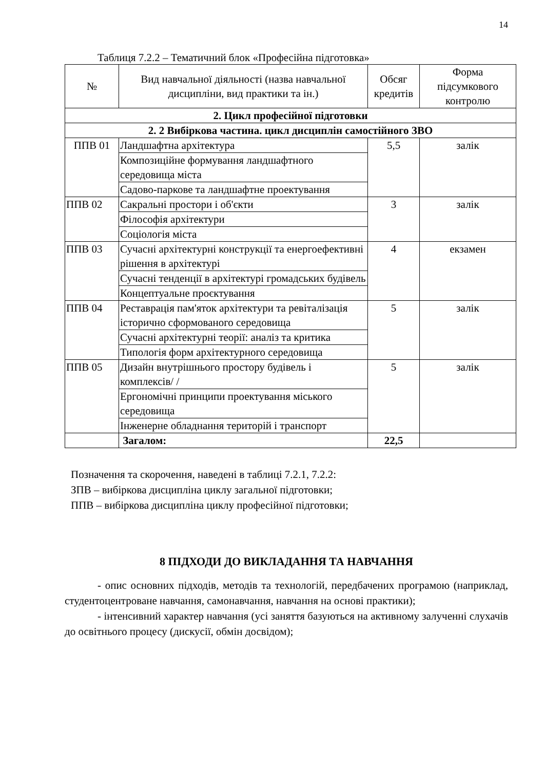14
Таблиця 7.2.2 – Тематичний блок «Професійна підготовка»
| № | Вид навчальної діяльності (назва навчальної дисципліни, вид практики та ін.) | Обсяг кредитів | Форма підсумкового контролю |
| --- | --- | --- | --- |
| 2. Цикл професійної підготовки | | | |
| 2. 2 Вибіркова частина. цикл дисциплін самостійного ЗВО | | | |
| ППВ 01 | Ландшафтна архітектура | 5,5 | залік |
| | Композиційне формування ландшафтного середовища міста | | |
| | Садово-паркове та ландшафтне проектування | | |
| ППВ 02 | Сакральні простори і об'єкти | 3 | залік |
| | Філософія архітектури | | |
| | Соціологія міста | | |
| ППВ 03 | Сучасні архітектурні конструкції та енергоефективні рішення в архітектурі | 4 | екзамен |
| | Сучасні тенденції в архітектурі громадських будівель | | |
| | Концептуальне проєктування | | |
| ППВ 04 | Реставрація пам'яток архітектури та ревіталізація історично сформованого середовища | 5 | залік |
| | Сучасні архітектурні теорії: аналіз та критика | | |
| | Типологія форм архітектурного середовища | | |
| ППВ 05 | Дизайн внутрішнього простору будівель і комплексів/ / | 5 | залік |
| | Ергономічні принципи проектування міського середовища | | |
| | Інженерне обладнання територій і транспорт | | |
| | Загалом: | 22,5 | |
Позначення та скорочення, наведені в таблиці 7.2.1, 7.2.2:
ЗПВ – вибіркова дисципліна циклу загальної підготовки;
ППВ – вибіркова дисципліна циклу професійної підготовки;
8 ПІДХОДИ ДО ВИКЛАДАННЯ ТА НАВЧАННЯ
- опис основних підходів, методів та технологій, передбачених програмою (наприклад, студентоцентроване навчання, самонавчання, навчання на основі практики);
- інтенсивний характер навчання (усі заняття базуються на активному залученні слухачів до освітнього процесу (дискусії, обмін досвідом);